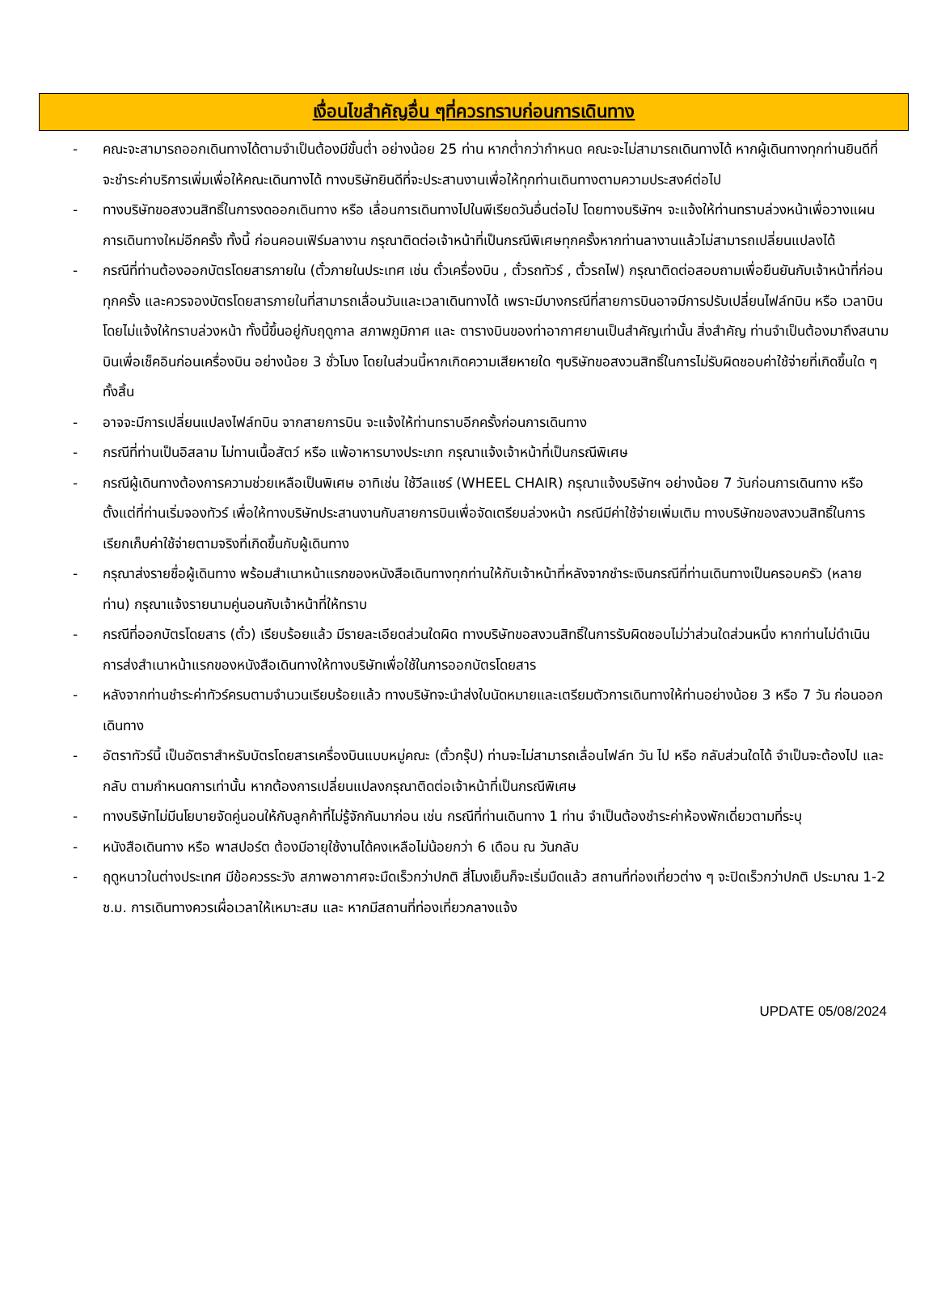เงื่อนไขสำคัญอื่น ๆที่ควรทราบก่อนการเดินทาง
- คณะจะสามารถออกเดินทางได้ตามจำเป็นต้องมีขั้นต่ำ อย่างน้อย 25 ท่าน หากต่ำกว่ากำหนด คณะจะไม่สามารถเดินทางได้ หากผู้เดินทางทุกท่านยินดีที่จะชำระค่าบริการเพิ่มเพื่อให้คณะเดินทางได้ ทางบริษัทยินดีที่จะประสานงานเพื่อให้ทุกท่านเดินทางตามความประสงค์ต่อไป
- ทางบริษัทขอสงวนสิทธิ์ในการงดออกเดินทาง หรือ เลื่อนการเดินทางไปในพีเรียดวันอื่นต่อไป โดยทางบริษัทฯ จะแจ้งให้ท่านทราบล่วงหน้าเพื่อวางแผนการเดินทางใหม่อีกครั้ง ทั้งนี้ ก่อนคอนเฟิร์มลางาน กรุณาติดต่อเจ้าหน้าที่เป็นกรณีพิเศษทุกครั้งหากท่านลางานแล้วไม่สามารถเปลี่ยนแปลงได้
- กรณีที่ท่านต้องออกบัตรโดยสารภายใน (ตั๋วภายในประเทศ เช่น ตั๋วเครื่องบิน , ตั๋วรถทัวร์ , ตั๋วรถไฟ) กรุณาติดต่อสอบถามเพื่อยืนยันกับเจ้าหน้าที่ก่อนทุกครั้ง และควรจองบัตรโดยสารภายในที่สามารถเลื่อนวันและเวลาเดินทางได้ เพราะมีบางกรณีที่สายการบินอาจมีการปรับเปลี่ยนไฟล์ทบิน หรือ เวลาบิน โดยไม่แจ้งให้ทราบล่วงหน้า ทั้งนี้ขึ้นอยู่กับฤดูกาล สภาพภูมิกาศ และ ตารางบินของท่าอากาศยานเป็นสำคัญเท่านั้น สิ่งสำคัญ ท่านจำเป็นต้องมาถึงสนามบินเพื่อเช็คอินก่อนเครื่องบิน อย่างน้อย 3 ชั่วโมง โดยในส่วนนี้หากเกิดความเสียหายใด ๆบริษัทขอสงวนสิทธิ์ในการไม่รับผิดชอบค่าใช้จ่ายที่เกิดขึ้นใด ๆทั้งสิ้น
- อาจจะมีการเปลี่ยนแปลงไฟล์ทบิน จากสายการบิน จะแจ้งให้ท่านทราบอีกครั้งก่อนการเดินทาง
- กรณีที่ท่านเป็นอิสลาม ไม่ทานเนื้อสัตว์ หรือ แพ้อาหารบางประเภท กรุณาแจ้งเจ้าหน้าที่เป็นกรณีพิเศษ
- กรณีผู้เดินทางต้องการความช่วยเหลือเป็นพิเศษ อาทิเช่น ใช้วีลแชร์ (WHEEL CHAIR) กรุณาแจ้งบริษัทฯ อย่างน้อย 7 วันก่อนการเดินทาง หรือตั้งแต่ที่ท่านเริ่มจองทัวร์ เพื่อให้ทางบริษัทประสานงานกับสายการบินเพื่อจัดเตรียมล่วงหน้า กรณีมีค่าใช้จ่ายเพิ่มเติม ทางบริษัทของสงวนสิทธิ์ในการเรียกเก็บค่าใช้จ่ายตามจริงที่เกิดขึ้นกับผู้เดินทาง
- กรุณาส่งรายชื่อผู้เดินทาง พร้อมสำเนาหน้าแรกของหนังสือเดินทางทุกท่านให้กับเจ้าหน้าที่หลังจากชำระเงินกรณีที่ท่านเดินทางเป็นครอบครัว (หลายท่าน) กรุณาแจ้งรายนามคู่นอนกับเจ้าหน้าที่ให้ทราบ
- กรณีที่ออกบัตรโดยสาร (ตั๋ว) เรียบร้อยแล้ว มีรายละเอียดส่วนใดผิด ทางบริษัทขอสงวนสิทธิ์ในการรับผิดชอบไม่ว่าส่วนใดส่วนหนึ่ง หากท่านไม่ดำเนินการส่งสำเนาหน้าแรกของหนังสือเดินทางให้ทางบริษัทเพื่อใช้ในการออกบัตรโดยสาร
- หลังจากท่านชำระค่าทัวร์ครบตามจำนวนเรียบร้อยแล้ว ทางบริษัทจะนำส่งใบนัดหมายและเตรียมตัวการเดินทางให้ท่านอย่างน้อย 3 หรือ 7 วัน ก่อนออกเดินทาง
- อัตราทัวร์นี้ เป็นอัตราสำหรับบัตรโดยสารเครื่องบินแบบหมู่คณะ (ตั๋วกรุ๊ป) ท่านจะไม่สามารถเลื่อนไฟล์ท วัน ไป หรือ กลับส่วนใดได้ จำเป็นจะต้องไป และ กลับ ตามกำหนดการเท่านั้น หากต้องการเปลี่ยนแปลงกรุณาติดต่อเจ้าหน้าที่เป็นกรณีพิเศษ
- ทางบริษัทไม่มีนโยบายจัดคู่นอนให้กับลูกค้าที่ไม่รู้จักกันมาก่อน เช่น กรณีที่ท่านเดินทาง 1 ท่าน จำเป็นต้องชำระค่าห้องพักเดี่ยวตามที่ระบุ
- หนังสือเดินทาง หรือ พาสปอร์ต ต้องมีอายุใช้งานได้คงเหลือไม่น้อยกว่า 6 เดือน ณ วันกลับ
- ฤดูหนาวในต่างประเทศ มีข้อควรระวัง สภาพอากาศจะมืดเร็วกว่าปกติ สี่โมงเย็นก็จะเริ่มมืดแล้ว สถานที่ท่องเที่ยวต่าง ๆ จะปิดเร็วกว่าปกติ ประมาณ 1-2 ช.ม. การเดินทางควรเผื่อเวลาให้เหมาะสม และ หากมีสถานที่ท่องเที่ยวกลางแจ้ง
UPDATE 05/08/2024